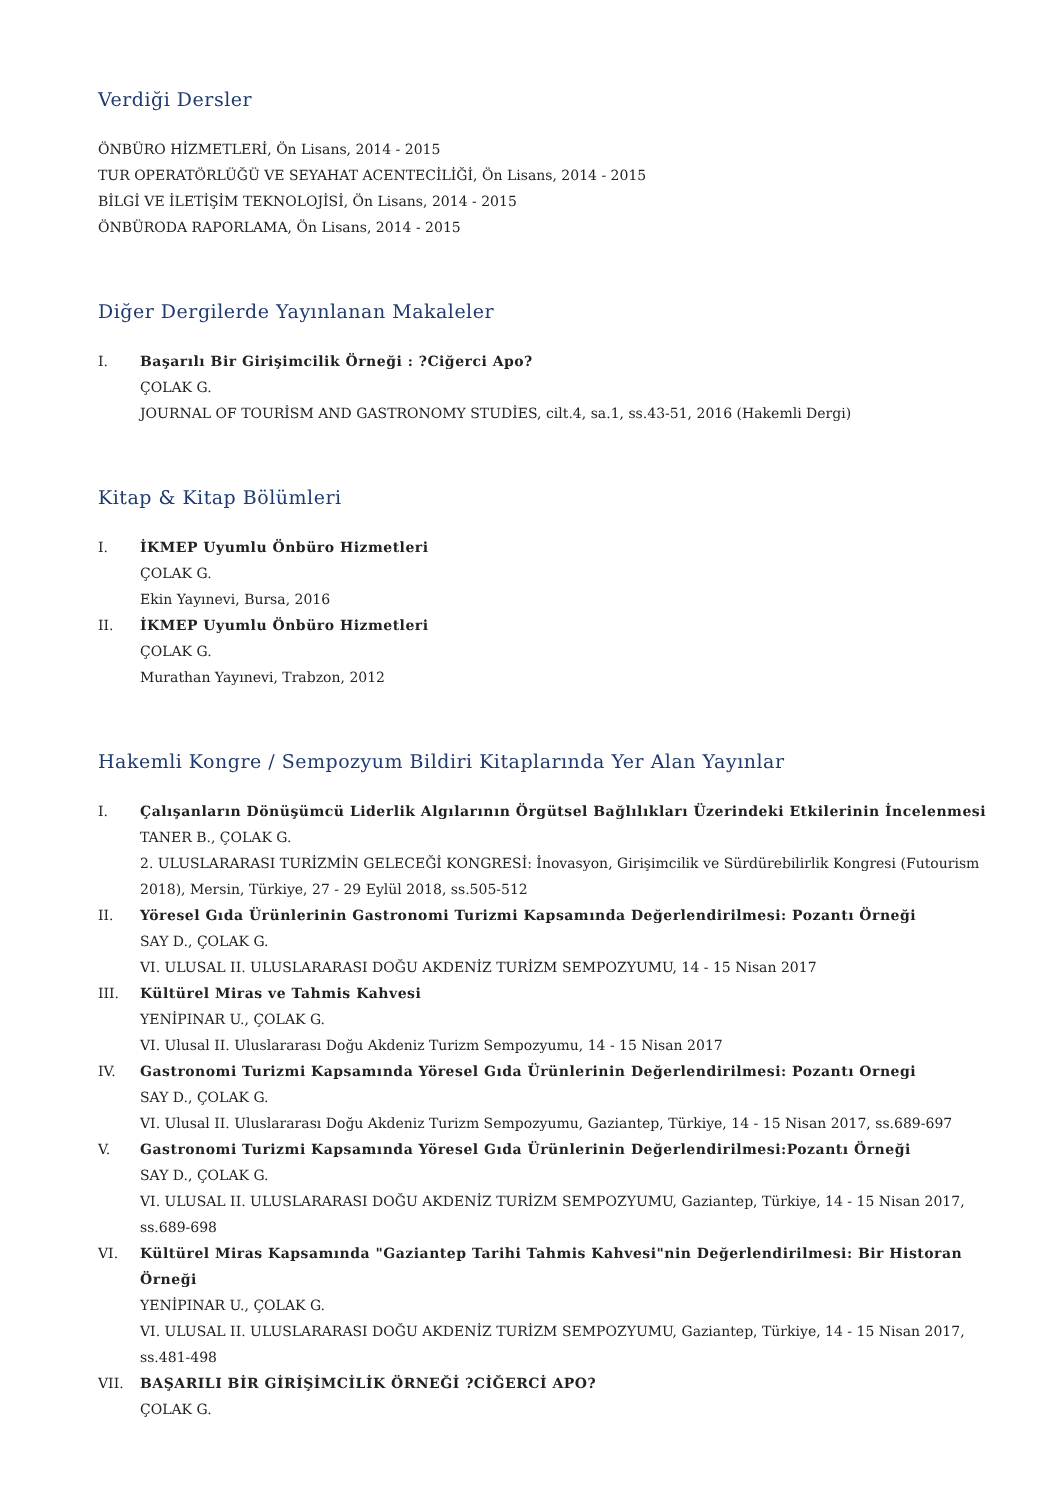Verdiği Dersler
ÖNBÜRO HİZMETLERİ, Ön Lisans, 2014 - 2015
TUR OPERATÖRLÜĞÜ VE SEYAHAT ACENTECİLİĞİ, Ön Lisans, 2014 - 2015
BİLGİ VE İLETİŞİM TEKNOLOJİSİ, Ön Lisans, 2014 - 2015
ÖNBÜRODA RAPORLAMA, Ön Lisans, 2014 - 2015
Diğer Dergilerde Yayınlanan Makaleler
I. Başarılı Bir Girişimcilik Örneği : ?Ciğerci Apo?
ÇOLAK G.
JOURNAL OF TOURİSM AND GASTRONOMY STUDİES, cilt.4, sa.1, ss.43-51, 2016 (Hakemli Dergi)
Kitap & Kitap Bölümleri
I. İKMEP Uyumlu Önbüro Hizmetleri
ÇOLAK G.
Ekin Yayınevi, Bursa, 2016
II. İKMEP Uyumlu Önbüro Hizmetleri
ÇOLAK G.
Murathan Yayınevi, Trabzon, 2012
Hakemli Kongre / Sempozyum Bildiri Kitaplarında Yer Alan Yayınlar
I. Çalışanların Dönüşümcü Liderlik Algılarının Örgütsel Bağlılıkları Üzerindeki Etkilerinin İncelenmesi
TANER B., ÇOLAK G.
2. ULUSLARARASI TURİZMİN GELECEĞİ KONGRESİ: İnovasyon, Girişimcilik ve Sürdürebilirlik Kongresi (Futourism 2018), Mersin, Türkiye, 27 - 29 Eylül 2018, ss.505-512
II. Yöresel Gıda Ürünlerinin Gastronomi Turizmi Kapsamında Değerlendirilmesi: Pozantı Örneği
SAY D., ÇOLAK G.
VI. ULUSAL II. ULUSLARARASI DOĞU AKDENİZ TURİZM SEMPOZYUMU, 14 - 15 Nisan 2017
III. Kültürel Miras ve Tahmis Kahvesi
YENİPINAR U., ÇOLAK G.
VI. Ulusal II. Uluslararası Doğu Akdeniz Turizm Sempozyumu, 14 - 15 Nisan 2017
IV. Gastronomi Turizmi Kapsamında Yöresel Gıda Ürünlerinin Değerlendirilmesi: Pozantı Ornegi
SAY D., ÇOLAK G.
VI. Ulusal II. Uluslararası Doğu Akdeniz Turizm Sempozyumu, Gaziantep, Türkiye, 14 - 15 Nisan 2017, ss.689-697
V. Gastronomi Turizmi Kapsamında Yöresel Gıda Ürünlerinin Değerlendirilmesi:Pozantı Örneği
SAY D., ÇOLAK G.
VI. ULUSAL II. ULUSLARARASI DOĞU AKDENİZ TURİZM SEMPOZYUMU, Gaziantep, Türkiye, 14 - 15 Nisan 2017, ss.689-698
VI. Kültürel Miras Kapsamında "Gaziantep Tarihi Tahmis Kahvesi"nin Değerlendirilmesi: Bir Historan Örneği
YENİPINAR U., ÇOLAK G.
VI. ULUSAL II. ULUSLARARASI DOĞU AKDENİZ TURİZM SEMPOZYUMU, Gaziantep, Türkiye, 14 - 15 Nisan 2017, ss.481-498
VII. BAŞARILI BİR GİRİŞİMCİLİK ÖRNEĞİ ?CİĞERCİ APO?
ÇOLAK G.